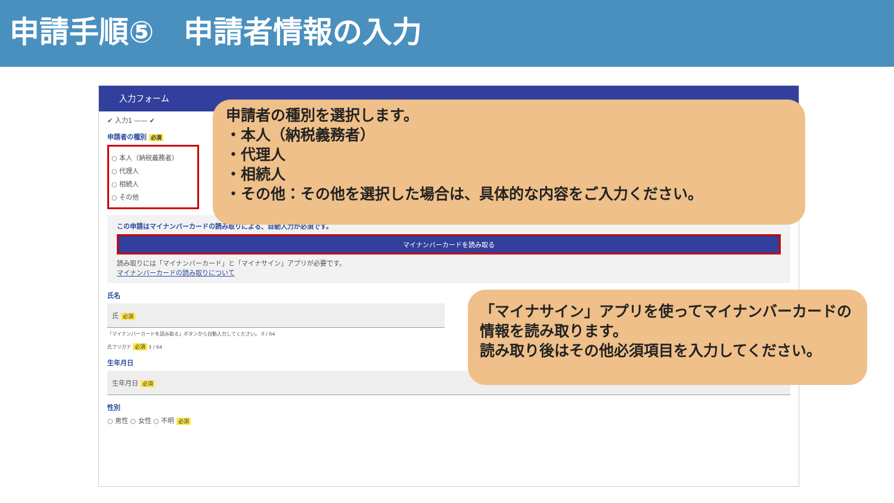申請手順⑤　申請者情報の入力
入力フォーム
✔ 入力1 —— ✔
申請者の種別 必須
○ 本人（納税義務者）
○ 代理人
○ 相続人
○ その他
この申請はマイナンバーカードの読み取りによる、自動入力が必須です。
マイナンバーカードを読み取る
読み取りには「マイナンバーカード」と「マイナサイン」アプリが必要です。
マイナンバーカードの読み取りについて
氏名
氏 必須
「マイナンバーカードを読み取る」ボタンから自動入力してください。 0 / 64
氏フリガナ 必須 3 / 64
生年月日
生年月日 必須
性別
○ 男性 ○ 女性 ○ 不明 必須
申請者の種別を選択します。
・本人（納税義務者）
・代理人
・相続人
・その他：その他を選択した場合は、具体的な内容をご入力ください。
「マイナサイン」アプリを使ってマイナンバーカードの情報を読み取ります。
読み取り後はその他必須項目を入力してください。